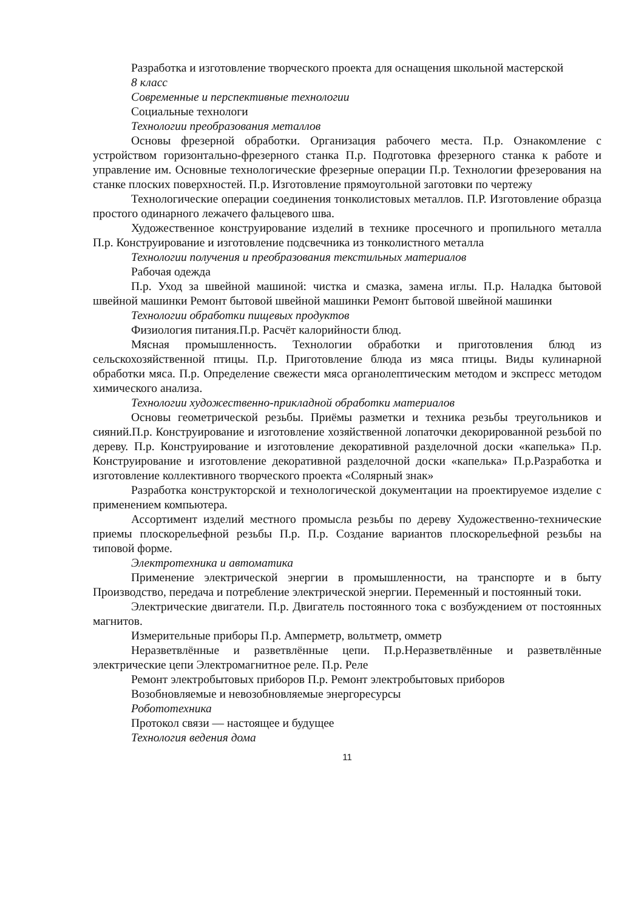Разработка и изготовление творческого проекта для оснащения школьной мастерской
8 класс
Современные и перспективные технологии
Социальные технологи
Технологии преобразования металлов
Основы фрезерной обработки. Организация рабочего места. П.р. Ознакомление с устройством горизонтально-фрезерного станка П.р. Подготовка фрезерного станка к работе и управление им. Основные технологические фрезерные операции П.р. Технологии фрезерования на станке плоских поверхностей. П.р. Изготовление прямоугольной заготовки по чертежу
Технологические операции соединения тонколистовых металлов. П.Р. Изготовление образца простого одинарного лежачего фальцевого шва.
Художественное конструирование изделий в технике просечного и пропильного металла П.р. Конструирование и изготовление подсвечника из тонколистного металла
Технологии получения и преобразования текстильных материалов
Рабочая одежда
П.р. Уход за швейной машиной: чистка и смазка, замена иглы. П.р. Наладка бытовой швейной машинки Ремонт бытовой швейной машинки Ремонт бытовой швейной машинки
Технологии обработки пищевых продуктов
Физиология питания.П.р. Расчёт калорийности блюд.
Мясная промышленность. Технологии обработки и приготовления блюд из сельскохозяйственной птицы. П.р. Приготовление блюда из мяса птицы. Виды кулинарной обработки мяса. П.р. Определение свежести мяса органолептическим методом и экспресс методом химического анализа.
Технологии художественно-прикладной обработки материалов
Основы геометрической резьбы. Приёмы разметки и техника резьбы треугольников и сияний.П.р. Конструирование и изготовление хозяйственной лопаточки декорированной резьбой по дереву. П.р. Конструирование и изготовление декоративной разделочной доски «капелька» П.р. Конструирование и изготовление декоративной разделочной доски «капелька» П.р.Разработка и изготовление коллективного творческого проекта «Солярный знак»
Разработка конструкторской и технологической документации на проектируемое изделие с применением компьютера.
Ассортимент изделий местного промысла резьбы по дереву Художественно-технические приемы плоскорельефной резьбы П.р. П.р. Создание вариантов плоскорельефной резьбы на типовой форме.
Электротехника и автоматика
Применение электрической энергии в промышленности, на транспорте и в быту Производство, передача и потребление электрической энергии. Переменный и постоянный токи.
Электрические двигатели. П.р. Двигатель постоянного тока с возбуждением от постоянных магнитов.
Измерительные приборы П.р. Амперметр, вольтметр, омметр
Неразветвлённые и разветвлённые цепи. П.р.Неразветвлённые и разветвлённые электрические цепи Электромагнитное реле. П.р. Реле
Ремонт электробытовых приборов П.р. Ремонт электробытовых приборов
Возобновляемые и невозобновляемые энергоресурсы
Робототехника
Протокол связи — настоящее и будущее
Технология ведения дома
11